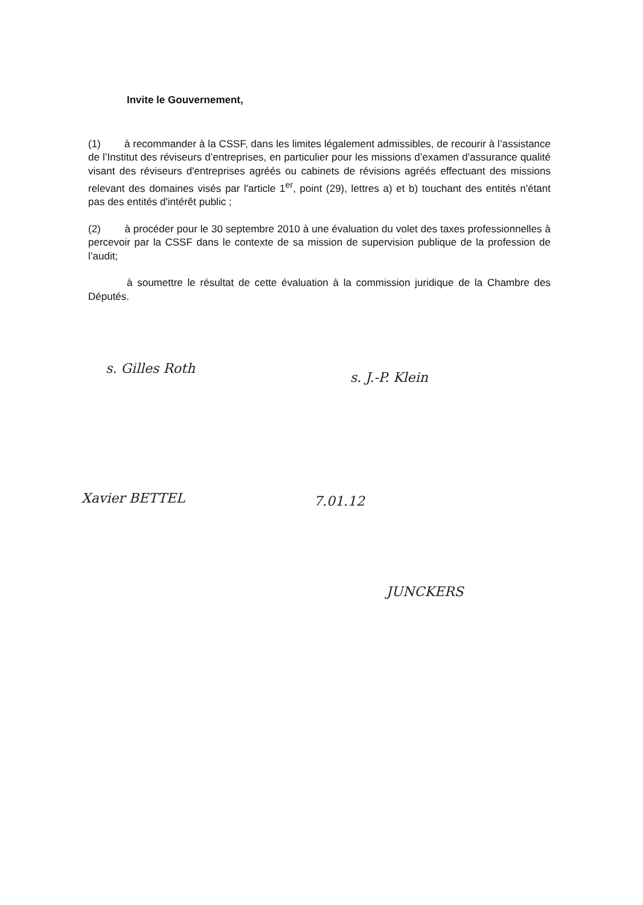Invite le Gouvernement,
(1) à recommander à la CSSF, dans les limites légalement admissibles, de recourir à l’assistance de l’Institut des réviseurs d’entreprises, en particulier pour les missions d’examen d’assurance qualité visant des réviseurs d'entreprises agréés ou cabinets de révisions agréés effectuant des missions relevant des domaines visés par l'article 1<sup>er</sup>, point (29), lettres a) et b) touchant des entités n'étant pas des entités d'intérêt public ;
(2) à procéder pour le 30 septembre 2010 à une évaluation du volet des taxes professionnelles à percevoir par la CSSF dans le contexte de sa mission de supervision publique de la profession de l’audit;
à soumettre le résultat de cette évaluation à la commission juridique de la Chambre des Députés.
s. Gilles Roth
s. J.-P. Klein
Xavier BETTEL 7.01.12
JUNCKERS